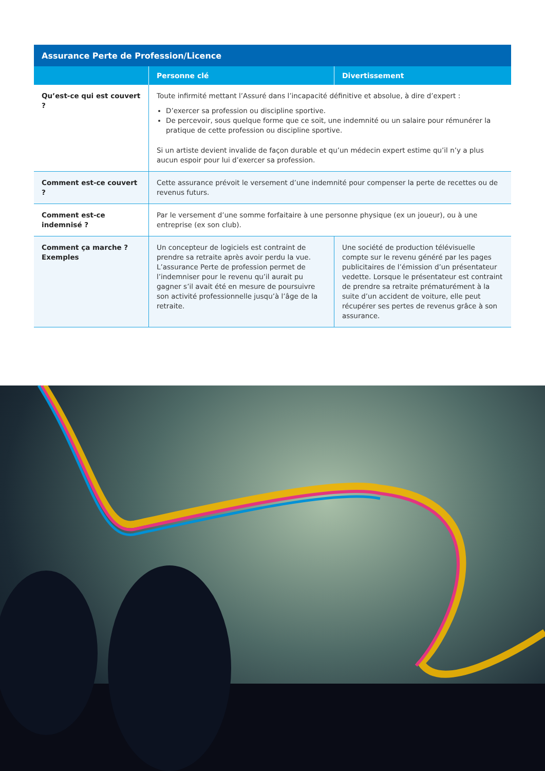| Assurance Perte de Profession/Licence | | |
| --- | --- | --- |
| | Personne clé | Divertissement |
| Qu’est-ce qui est couvert ? | Toute infirmité mettant l’Assuré dans l’incapacité définitive et absolue, à dire d’expert : D’exercer sa profession ou discipline sportive. De percevoir, sous quelque forme que ce soit, une indemnité ou un salaire pour rémunérer la pratique de cette profession ou discipline sportive. Si un artiste devient invalide de façon durable et qu’un médecin expert estime qu’il n’y a plus aucun espoir pour lui d’exercer sa profession. | |
| Comment est-ce couvert ? | Cette assurance prévoit le versement d’une indemnité pour compenser la perte de recettes ou de revenus futurs. | |
| Comment est-ce indemnisé ? | Par le versement d’une somme forfaitaire à une personne physique (ex un joueur), ou à une entreprise (ex son club). | |
| Comment ça marche ? Exemples | Un concepteur de logiciels est contraint de prendre sa retraite après avoir perdu la vue. L’assurance Perte de profession permet de l’indemniser pour le revenu qu’il aurait pu gagner s’il avait été en mesure de poursuivre son activité professionnelle jusqu’à l’âge de la retraite. | Une société de production télévisuelle compte sur le revenu généré par les pages publicitaires de l’émission d’un présentateur vedette. Lorsque le présentateur est contraint de prendre sa retraite prématurément à la suite d’un accident de voiture, elle peut récupérer ses pertes de revenus grâce à son assurance. |